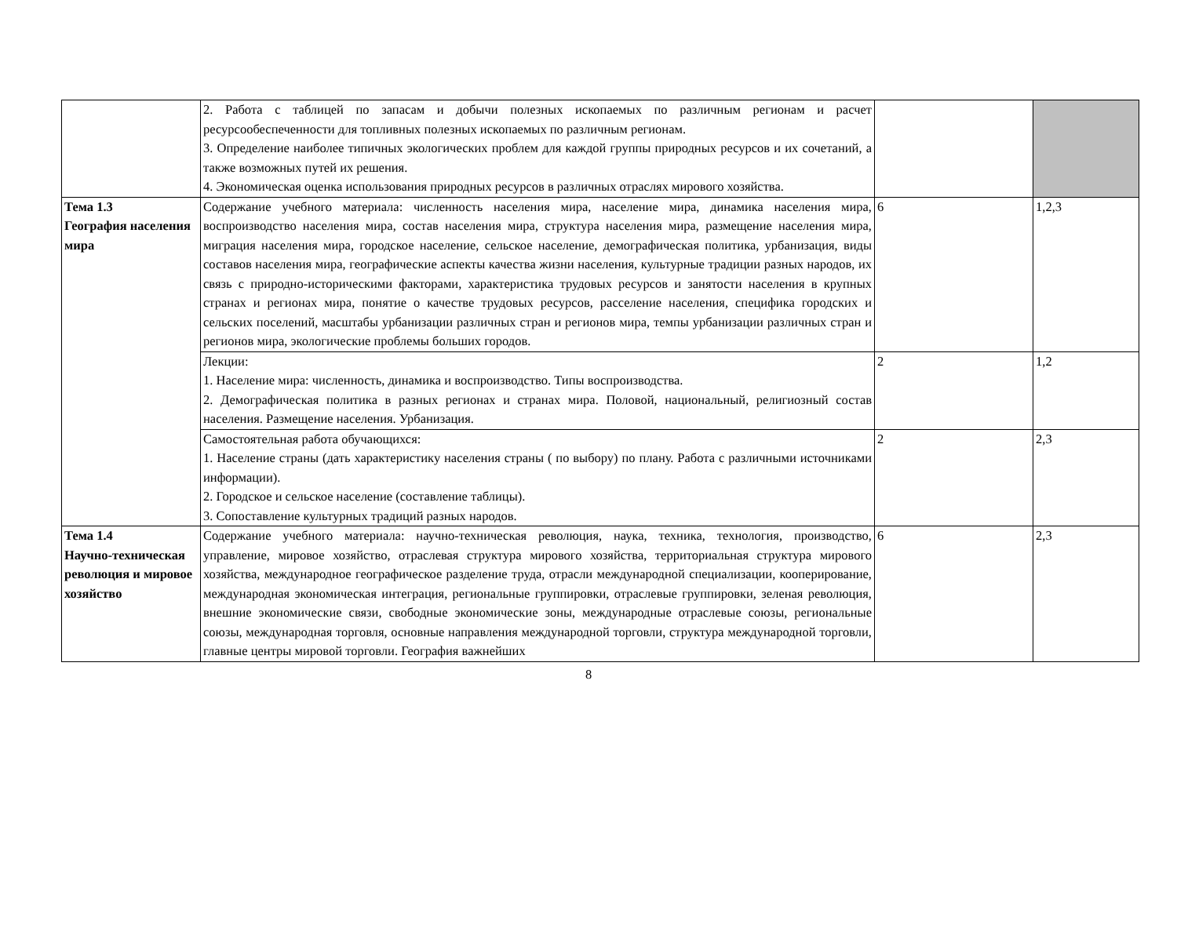| | 2. Работа с таблицей по запасам и добычи полезных ископаемых по различным регионам и расчет ресурсообеспеченности для топливных полезных ископаемых по различным регионам. 3. Определение наиболее типичных экологических проблем для каждой группы природных ресурсов и их сочетаний, а также возможных путей их решения. 4. Экономическая оценка использования природных ресурсов в различных отраслях мирового хозяйства. | | |
| Тема 1.3 География населения мира | Содержание учебного материала: численность населения мира, население мира, динамика населения мира, воспроизводство населения мира, состав населения мира, структура населения мира, размещение населения мира, миграция населения мира, городское население, сельское население, демографическая политика, урбанизация, виды составов населения мира, географические аспекты качества жизни населения, культурные традиции разных народов, их связь с природно-историческими факторами, характеристика трудовых ресурсов и занятости населения в крупных странах и регионах мира, понятие о качестве трудовых ресурсов, расселение населения, специфика городских и сельских поселений, масштабы урбанизации различных стран и регионов мира, темпы урбанизации различных стран и регионов мира, экологические проблемы больших городов. | 6 | 1,2,3 |
| | Лекции: 1. Население мира: численность, динамика и воспроизводство. Типы воспроизводства. 2. Демографическая политика в разных регионах и странах мира. Половой, национальный, религиозный состав населения. Размещение населения. Урбанизация. | 2 | 1,2 |
| | Самостоятельная работа обучающихся: 1. Население страны (дать характеристику населения страны ( по выбору) по плану. Работа с различными источниками информации). 2. Городское и сельское население (составление таблицы). 3. Сопоставление культурных традиций разных народов. | 2 | 2,3 |
| Тема 1.4 Научно-техническая революция и мировое хозяйство | Содержание учебного материала: научно-техническая революция, наука, техника, технология, производство, управление, мировое хозяйство, отраслевая структура мирового хозяйства, территориальная структура мирового хозяйства, международное географическое разделение труда, отрасли международной специализации, кооперирование, международная экономическая интеграция, региональные группировки, отраслевые группировки, зеленая революция, внешние экономические связи, свободные экономические зоны, международные отраслевые союзы, региональные союзы, международная торговля, основные направления международной торговли, структура международной торговли, главные центры мировой торговли. География важнейших | 6 | 2,3 |
8